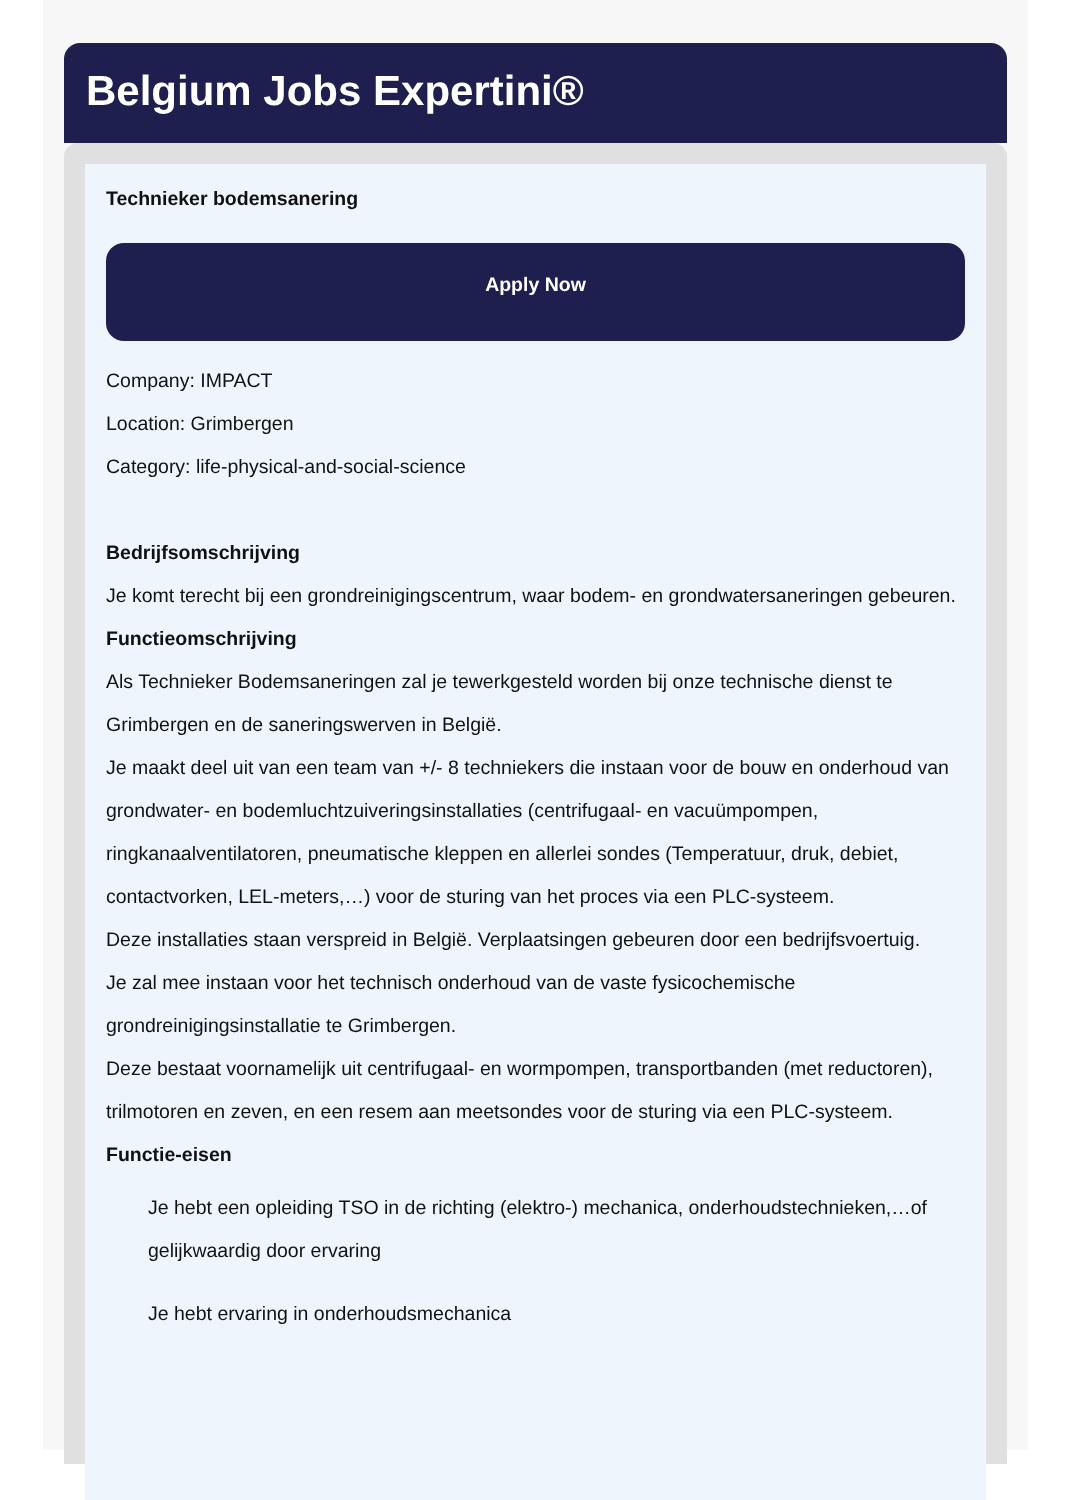Belgium Jobs Expertini®
Technieker bodemsanering
Apply Now
Company: IMPACT
Location: Grimbergen
Category: life-physical-and-social-science
Bedrijfsomschrijving
Je komt terecht bij een grondreinigingscentrum, waar bodem- en grondwatersaneringen gebeuren.
Functieomschrijving
Als Technieker Bodemsaneringen zal je tewerkgesteld worden bij onze technische dienst te Grimbergen en de saneringswerven in België.
Je maakt deel uit van een team van +/- 8 techniekers die instaan voor de bouw en onderhoud van grondwater- en bodemluchtzuiveringsinstallaties (centrifugaal- en vacuümpompen, ringkanaalventilatoren, pneumatische kleppen en allerlei sondes (Temperatuur, druk, debiet, contactvorken, LEL-meters,…) voor de sturing van het proces via een PLC-systeem.
Deze installaties staan verspreid in België. Verplaatsingen gebeuren door een bedrijfsvoertuig.
Je zal mee instaan voor het technisch onderhoud van de vaste fysicochemische grondreinigingsinstallatie te Grimbergen.
Deze bestaat voornamelijk uit centrifugaal- en wormpompen, transportbanden (met reductoren), trilmotoren en zeven, en een resem aan meetsondes voor de sturing via een PLC-systeem.
Functie-eisen
Je hebt een opleiding TSO in de richting (elektro-) mechanica, onderhoudstechnieken,…of gelijkwaardig door ervaring
Je hebt ervaring in onderhoudsmechanica